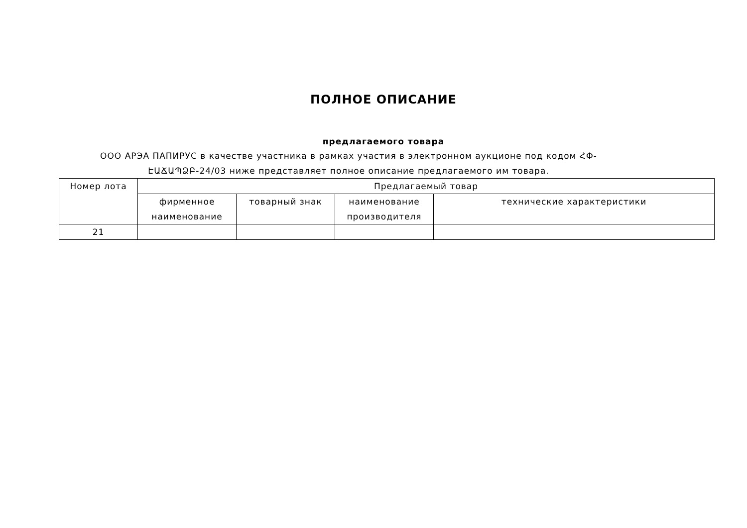ПОЛНОЕ ОПИСАНИЕ
предлагаемого товара
ООО АРЭА ПАПИРУС в качестве участника в рамках участия в электронном аукционе под кодом ՀՓ-ԷԱՃԱՊՁԲ-24/03 ниже представляет полное описание предлагаемого им товара.
| Номер лота | Предлагаемый товар | | | |
| --- | --- | --- | --- | --- |
| | фирменное наименование | товарный знак | наименование производителя | технические характеристики |
| 21 | | | | |